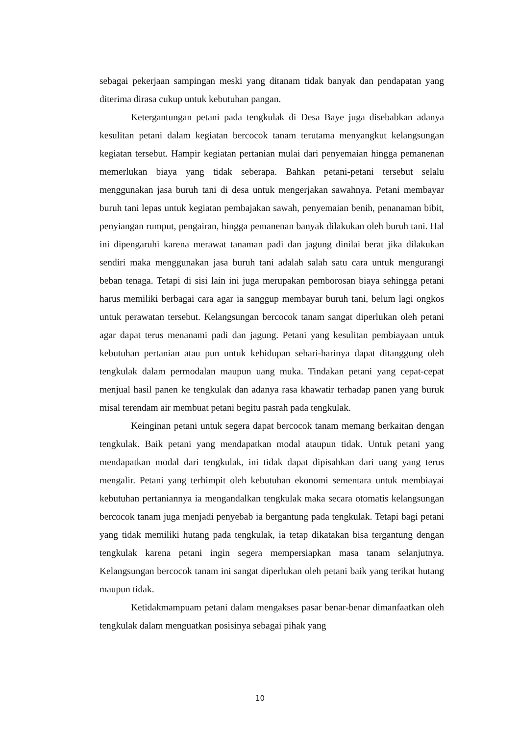sebagai pekerjaan sampingan meski yang ditanam tidak banyak dan pendapatan yang diterima dirasa cukup untuk kebutuhan pangan.
Ketergantungan petani pada tengkulak di Desa Baye juga disebabkan adanya kesulitan petani dalam kegiatan bercocok tanam terutama menyangkut kelangsungan kegiatan tersebut. Hampir kegiatan pertanian mulai dari penyemaian hingga pemanenan memerlukan biaya yang tidak seberapa. Bahkan petani-petani tersebut selalu menggunakan jasa buruh tani di desa untuk mengerjakan sawahnya. Petani membayar buruh tani lepas untuk kegiatan pembajakan sawah, penyemaian benih, penanaman bibit, penyiangan rumput, pengairan, hingga pemanenan banyak dilakukan oleh buruh tani. Hal ini dipengaruhi karena merawat tanaman padi dan jagung dinilai berat jika dilakukan sendiri maka menggunakan jasa buruh tani adalah salah satu cara untuk mengurangi beban tenaga. Tetapi di sisi lain ini juga merupakan pemborosan biaya sehingga petani harus memiliki berbagai cara agar ia sanggup membayar buruh tani, belum lagi ongkos untuk perawatan tersebut. Kelangsungan bercocok tanam sangat diperlukan oleh petani agar dapat terus menanami padi dan jagung. Petani yang kesulitan pembiayaan untuk kebutuhan pertanian atau pun untuk kehidupan sehari-harinya dapat ditanggung oleh tengkulak dalam permodalan maupun uang muka. Tindakan petani yang cepat-cepat menjual hasil panen ke tengkulak dan adanya rasa khawatir terhadap panen yang buruk misal terendam air membuat petani begitu pasrah pada tengkulak.
Keinginan petani untuk segera dapat bercocok tanam memang berkaitan dengan tengkulak. Baik petani yang mendapatkan modal ataupun tidak. Untuk petani yang mendapatkan modal dari tengkulak, ini tidak dapat dipisahkan dari uang yang terus mengalir. Petani yang terhimpit oleh kebutuhan ekonomi sementara untuk membiayai kebutuhan pertaniannya ia mengandalkan tengkulak maka secara otomatis kelangsungan bercocok tanam juga menjadi penyebab ia bergantung pada tengkulak. Tetapi bagi petani yang tidak memiliki hutang pada tengkulak, ia tetap dikatakan bisa tergantung dengan tengkulak karena petani ingin segera mempersiapkan masa tanam selanjutnya. Kelangsungan bercocok tanam ini sangat diperlukan oleh petani baik yang terikat hutang maupun tidak.
Ketidakmampuam petani dalam mengakses pasar benar-benar dimanfaatkan oleh tengkulak dalam menguatkan posisinya sebagai pihak yang
10